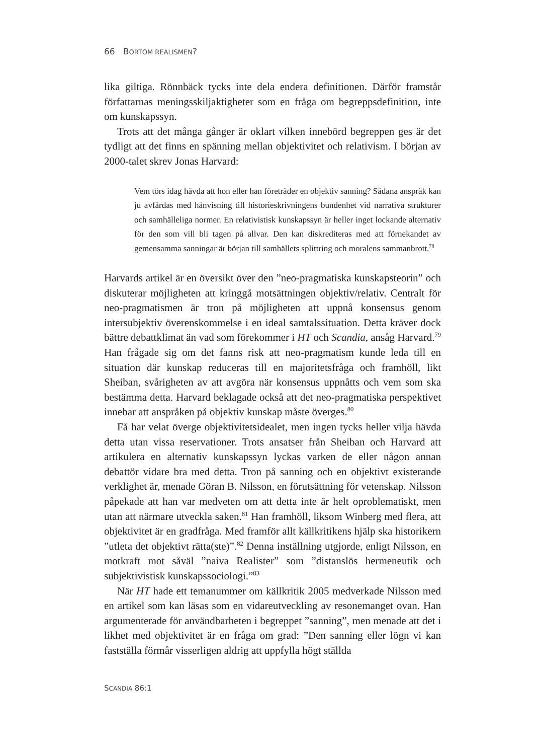66 BORTOM REALISMEN?
lika giltiga. Rönnbäck tycks inte dela endera definitionen. Därför framstår författarnas meningsskiljaktigheter som en fråga om begreppsdefinition, inte om kunskapssyn.
Trots att det många gånger är oklart vilken innebörd begreppen ges är det tydligt att det finns en spänning mellan objektivitet och relativism. I början av 2000-talet skrev Jonas Harvard:
Vem törs idag hävda att hon eller han företräder en objektiv sanning? Sådana anspråk kan ju avfärdas med hänvisning till historieskrivningens bundenhet vid narrativa strukturer och samhälleliga normer. En relativistisk kunskapssyn är heller inget lockande alternativ för den som vill bli tagen på allvar. Den kan diskrediteras med att förnekandet av gemensamma sanningar är början till samhällets splittring och moralens sammanbrott.<sup>78</sup>
Harvards artikel är en översikt över den ”neo-pragmatiska kunskapsteorin” och diskuterar möjligheten att kringgå motsättningen objektiv/relativ. Centralt för neo-pragmatismen är tron på möjligheten att uppnå konsensus genom intersubjektiv överenskommelse i en ideal samtalssituation. Detta kräver dock bättre debattklimat än vad som förekommer i HT och Scandia, ansåg Harvard.<sup>79</sup> Han frågade sig om det fanns risk att neo-pragmatism kunde leda till en situation där kunskap reduceras till en majoritetsfråga och framhöll, likt Sheiban, svårigheten av att avgöra när konsensus uppnåtts och vem som ska bestämma detta. Harvard beklagade också att det neo-pragmatiska perspektivet innebar att anspråken på objektiv kunskap måste överges.<sup>80</sup>
Få har velat överge objektivitetsidealet, men ingen tycks heller vilja hävda detta utan vissa reservationer. Trots ansatser från Sheiban och Harvard att artikulera en alternativ kunskapssyn lyckas varken de eller någon annan debattör vidare bra med detta. Tron på sanning och en objektivt existerande verklighet är, menade Göran B. Nilsson, en förutsättning för vetenskap. Nilsson påpekade att han var medveten om att detta inte är helt oproblematiskt, men utan att närmare utveckla saken.<sup>81</sup> Han framhöll, liksom Winberg med flera, att objektivitet är en gradfråga. Med framför allt källkritikens hjälp ska historikern ”utleta det objektivt rätta(ste)”.<sup>82</sup> Denna inställning utgjorde, enligt Nilsson, en motkraft mot såväl ”naiva Realister” som ”distanslös hermeneutik och subjektivistisk kunskapssociologi.”<sup>83</sup>
När HT hade ett temanummer om källkritik 2005 medverkade Nilsson med en artikel som kan läsas som en vidareutveckling av resonemanget ovan. Han argumenterade för användbarheten i begreppet ”sanning”, men menade att det i likhet med objektivitet är en fråga om grad: ”Den sanning eller lögn vi kan fastställa förmår visserligen aldrig att uppfylla högt ställda
SCANDIA 86:1